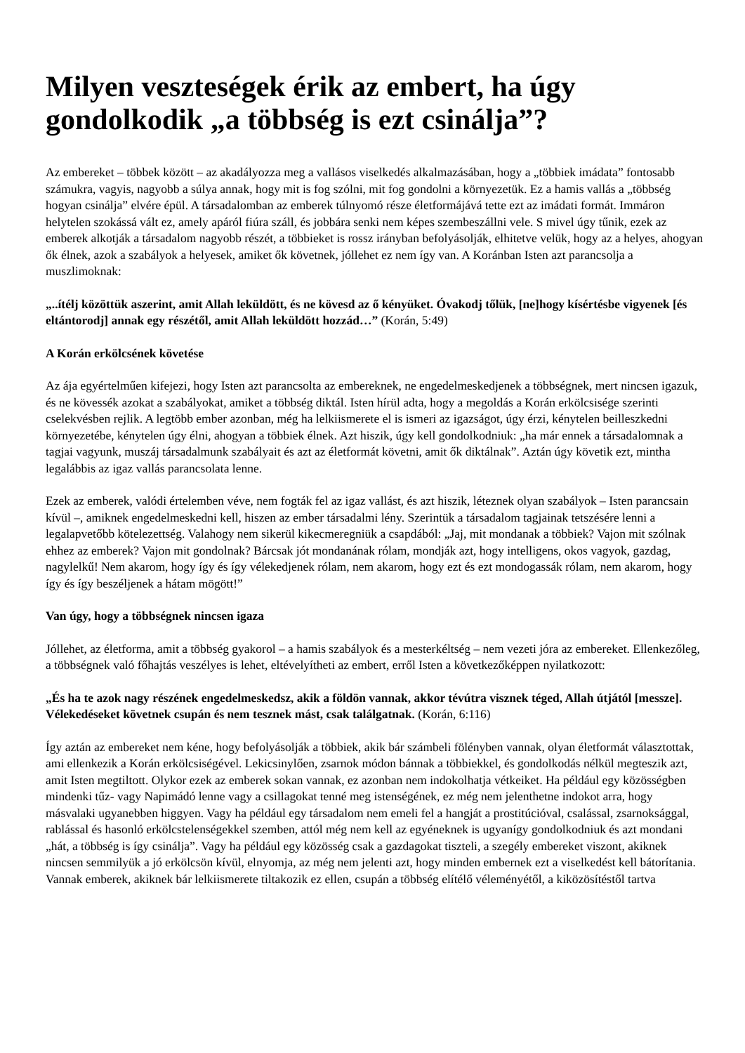Milyen veszteségek érik az embert, ha úgy gondolkodik „a többség is ezt csinálja”?
Az embereket – többek között – az akadályozza meg a vallásos viselkedés alkalmazásában, hogy a „többiek imádata” fontosabb számukra, vagyis, nagyobb a súlya annak, hogy mit is fog szólni, mit fog gondolni a környezetük. Ez a hamis vallás a „többség hogyan csinálja” elvére épül. A társadalomban az emberek túlnyomó része életformájává tette ezt az imádati formát. Immáron helytelen szokássá vált ez, amely apáról fiúra száll, és jobbára senki nem képes szembeszállni vele. S mivel úgy tűnik, ezek az emberek alkotják a társadalom nagyobb részét, a többieket is rossz irányban befolyásolják, elhitetve velük, hogy az a helyes, ahogyan ők élnek, azok a szabályok a helyesek, amiket ők követnek, jóllehet ez nem így van. A Koránban Isten azt parancsolja a muszlimoknak:
„..ítélj közöttük aszerint, amit Allah leküldött, és ne kövesd az ő kényüket. Óvakodj tőlük, [ne]hogy kísértésbe vigyenek [és eltántorodj] annak egy részétől, amit Allah leküldött hozzád…” (Korán, 5:49)
A Korán erkölcsének követése
Az ája egyértelműen kifejezi, hogy Isten azt parancsolta az embereknek, ne engedelmeskedjenek a többségnek, mert nincsen igazuk, és ne kövessék azokat a szabályokat, amiket a többség diktál. Isten hírül adta, hogy a megoldás a Korán erkölcsisége szerinti cselekvésben rejlik. A legtöbb ember azonban, még ha lelkiismerete el is ismeri az igazságot, úgy érzi, kénytelen beilleszkedni környezetébe, kénytelen úgy élni, ahogyan a többiek élnek. Azt hiszik, úgy kell gondolkodniuk: „ha már ennek a társadalomnak a tagjai vagyunk, muszáj társadalmunk szabályait és azt az életformát követni, amit ők diktálnak”. Aztán úgy követik ezt, mintha legalábbis az igaz vallás parancsolata lenne.
Ezek az emberek, valódi értelemben véve, nem fogták fel az igaz vallást, és azt hiszik, léteznek olyan szabályok – Isten parancsain kívül –, amiknek engedelmeskedni kell, hiszen az ember társadalmi lény. Szerintük a társadalom tagjainak tetszésére lenni a legalapvetőbb kötelezettség. Valahogy nem sikerül kikecmeregniük a csapdából: „Jaj, mit mondanak a többiek? Vajon mit szólnak ehhez az emberek? Vajon mit gondolnak? Bárcsak jót mondanának rólam, mondják azt, hogy intelligens, okos vagyok, gazdag, nagylelkű! Nem akarom, hogy így és így vélekedjenek rólam, nem akarom, hogy ezt és ezt mondogassák rólam, nem akarom, hogy így és így beszéljenek a hátam mögött!”
Van úgy, hogy a többségnek nincsen igaza
Jóllehet, az életforma, amit a többség gyakorol – a hamis szabályok és a mesterkéltség – nem vezeti jóra az embereket. Ellenkezőleg, a többségnek való főhajtás veszélyes is lehet, eltévelyítheti az embert, erről Isten a következőképpen nyilatkozott:
„És ha te azok nagy részének engedelmeskedsz, akik a földön vannak, akkor tévútra visznek téged, Allah útjától [messze]. Vélekedéseket követnek csupán és nem tesznek mást, csak találgatnak. (Korán, 6:116)
Így aztán az embereket nem kéne, hogy befolyásolják a többiek, akik bár számbeli fölényben vannak, olyan életformát választottak, ami ellenkezik a Korán erkölcsiségével. Lekicsinylően, zsarnok módon bánnak a többiekkel, és gondolkodás nélkül megteszik azt, amit Isten megtiltott. Olykor ezek az emberek sokan vannak, ez azonban nem indokolhatja vétkeiket. Ha például egy közösségben mindenki tűz- vagy Napimádó lenne vagy a csillagokat tenné meg istenségének, ez még nem jelenthetne indokot arra, hogy másvalaki ugyanebben higgyen. Vagy ha például egy társadalom nem emeli fel a hangját a prostitúcióval, csalással, zsarnoksággal, rablással és hasonló erkölcstelenségekkel szemben, attól még nem kell az egyéneknek is ugyanígy gondolkodniuk és azt mondani „hát, a többség is így csinálja”. Vagy ha például egy közösség csak a gazdagokat tiszteli, a szegély embereket viszont, akiknek nincsen semmilyük a jó erkölcsön kívül, elnyomja, az még nem jelenti azt, hogy minden embernek ezt a viselkedést kell bátorítania. Vannak emberek, akiknek bár lelkiismerete tiltakozik ez ellen, csupán a többség elítélő véleményétől, a kiközösítéstől tartva